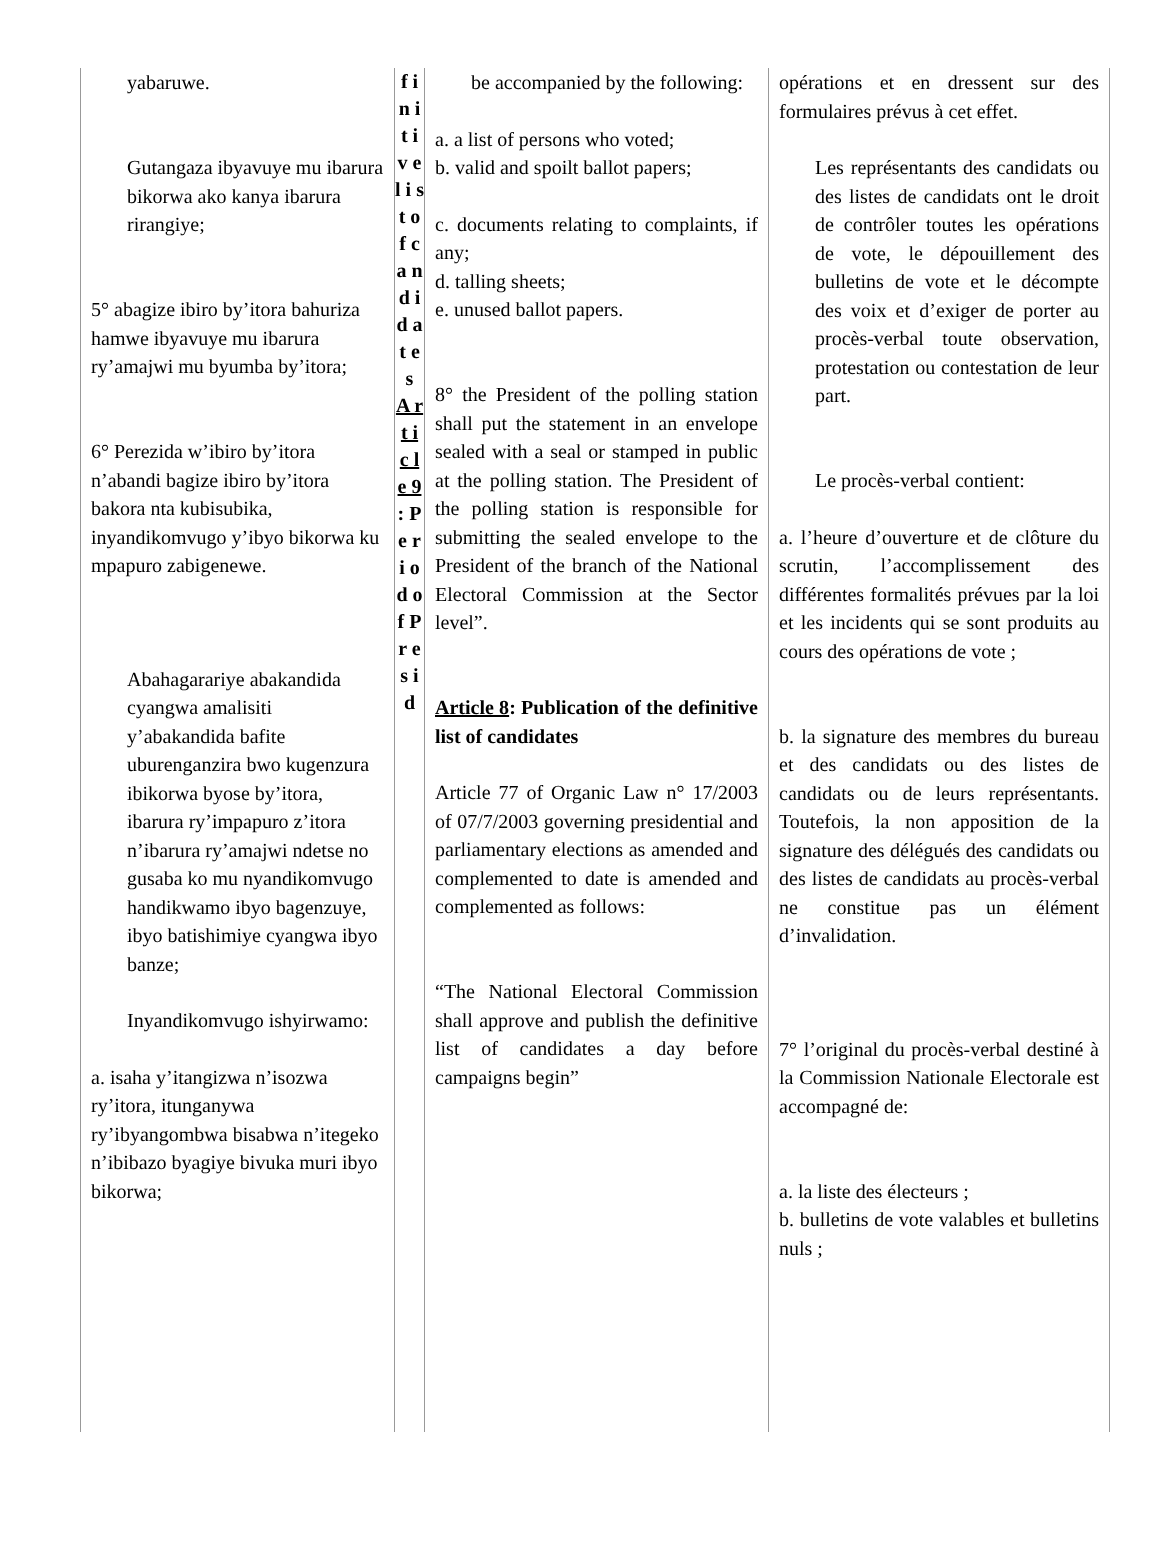yabaruwe.
Gutangaza ibyavuye mu ibarura bikorwa ako kanya ibarura rirangiye;
5° abagize ibiro by’itora bahuriza hamwe ibyavuye mu ibarura ry’amajwi mu byumba by’itora;
6° Perezida w’ibiro by’itora n’abandi bagize ibiro by’itora bakora nta kubisubika, inyandikomvugo y’ibyo bikorwa ku mpapuro zabigenewe.
Abahagarariye abakandida cyangwa amalisiti y’abakandida bafite uburenganzira bwo kugenzura ibikorwa byose by’itora, ibarura ry’impapuro z’itora n’ibarura ry’amajwi ndetse no gusaba ko mu nyandikomvugo handikwamo ibyo bagenzuye, ibyo batishimiye cyangwa ibyo banze;
Inyandikomvugo ishyirwamo:
a. isaha y’itangizwa n’isozwa ry’itora, itunganywa ry’ibyangombwa bisabwa n’itegeko n’ibibazo byagiye bivuka muri ibyo bikorwa;
f i n i t i v e l i s t o f c a n d i d a t e s
A r t i c l e 9 : P e r i o d o f P r e s i d
be accompanied by the following:
a. a list of persons who voted;
b. valid and spoilt ballot papers;
c. documents relating to complaints, if any;
d. talling sheets;
e. unused ballot papers.
8° the President of the polling station shall put the statement in an envelope sealed with a seal or stamped in public at the polling station. The President of the polling station is responsible for submitting the sealed envelope to the President of the branch of the National Electoral Commission at the Sector level”.
Article 8: Publication of the definitive list of candidates
Article 77 of Organic Law n° 17/2003 of 07/7/2003 governing presidential and parliamentary elections as amended and complemented to date is amended and complemented as follows:
“The National Electoral Commission shall approve and publish the definitive list of candidates a day before campaigns begin”
opérations et en dressent sur des formulaires prévus à cet effet.
Les représentants des candidats ou des listes de candidats ont le droit de contrôler toutes les opérations de vote, le dépouillement des bulletins de vote et le décompte des voix et d’exiger de porter au procès-verbal toute observation, protestation ou contestation de leur part.
Le procès-verbal contient:
a. l’heure d’ouverture et de clôture du scrutin, l’accomplissement des différentes formalités prévues par la loi et les incidents qui se sont produits au cours des opérations de vote ;
b. la signature des membres du bureau et des candidats ou des listes de candidats ou de leurs représentants. Toutefois, la non apposition de la signature des délégués des candidats ou des listes de candidats au procès-verbal ne constitue pas un élément d’invalidation.
7° l’original du procès-verbal destiné à la Commission Nationale Electorale est accompagné de:
a. la liste des électeurs ;
b. bulletins de vote valables et bulletins nuls ;